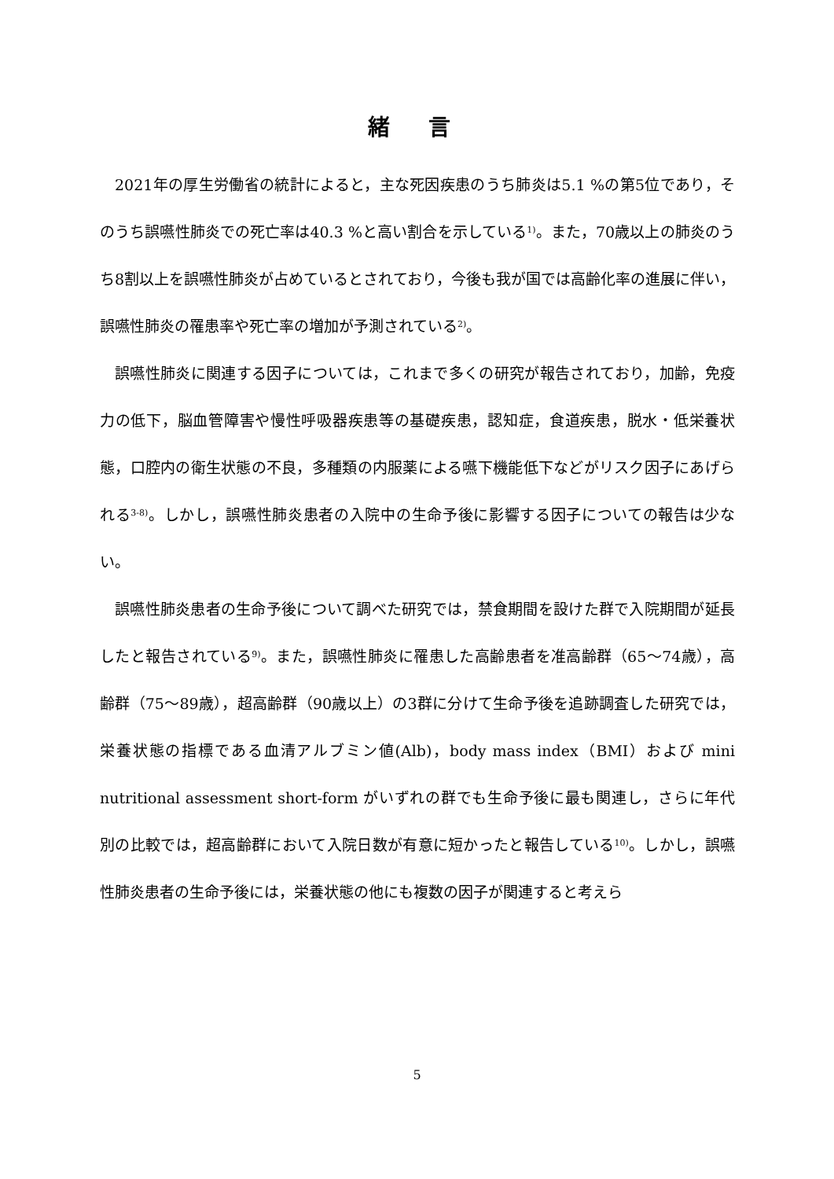緒 言
2021年の厚生労働省の統計によると，主な死因疾患のうち肺炎は5.1 %の第5位であり，そのうち誤嚥性肺炎での死亡率は40.3 %と高い割合を示している<sup>1)</sup>。また，70歳以上の肺炎のうち8割以上を誤嚥性肺炎が占めているとされており，今後も我が国では高齢化率の進展に伴い，誤嚥性肺炎の罹患率や死亡率の増加が予測されている<sup>2)</sup>。
誤嚥性肺炎に関連する因子については，これまで多くの研究が報告されており，加齢，免疫力の低下，脳血管障害や慢性呼吸器疾患等の基礎疾患，認知症，食道疾患，脱水・低栄養状態，口腔内の衛生状態の不良，多種類の内服薬による嚥下機能低下などがリスク因子にあげられる<sup>3-8)</sup>。しかし，誤嚥性肺炎患者の入院中の生命予後に影響する因子についての報告は少ない。
誤嚥性肺炎患者の生命予後について調べた研究では，禁食期間を設けた群で入院期間が延長したと報告されている<sup>9)</sup>。また，誤嚥性肺炎に罹患した高齢患者を准高齢群（65〜74歳），高齢群（75〜89歳），超高齢群（90歳以上）の3群に分けて生命予後を追跡調査した研究では，栄養状態の指標である血清アルブミン値(Alb)，body mass index（BMI）および mini nutritional assessment short-form がいずれの群でも生命予後に最も関連し，さらに年代別の比較では，超高齢群において入院日数が有意に短かったと報告している<sup>10)</sup>。しかし，誤嚥性肺炎患者の生命予後には，栄養状態の他にも複数の因子が関連すると考えら
5